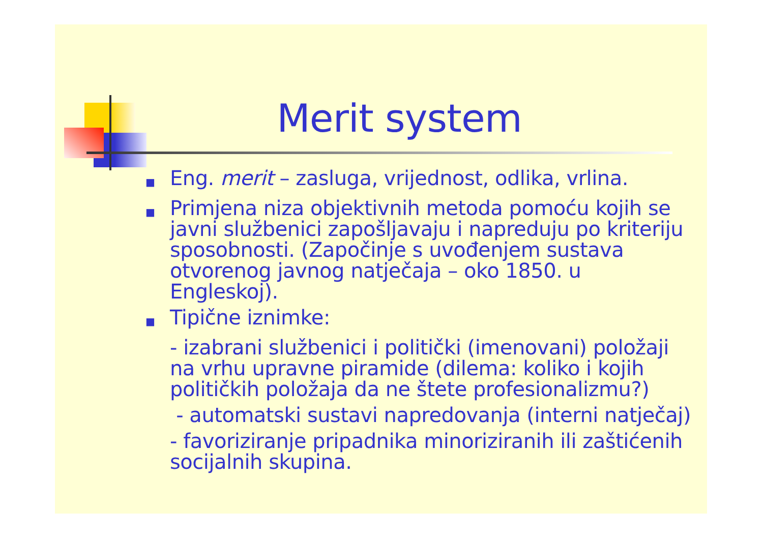Merit system
■ Eng. merit – zasluga, vrijednost, odlika, vrlina.
■ Primjena niza objektivnih metoda pomoću kojih se javni službenici zapošljavaju i napreduju po kriteriju sposobnosti. (Započinje s uvođenjem sustava otvorenog javnog natječaja – oko 1850. u Engleskoj).
■ Tipične iznimke:
- izabrani službenici i politički (imenovani) položaji na vrhu upravne piramide (dilema: koliko i kojih političkih položaja da ne štete profesionalizmu?)
- automatski sustavi napredovanja (interni natječaj)
- favoriziranje pripadnika minoriziranih ili zaštićenih socijalnih skupina.